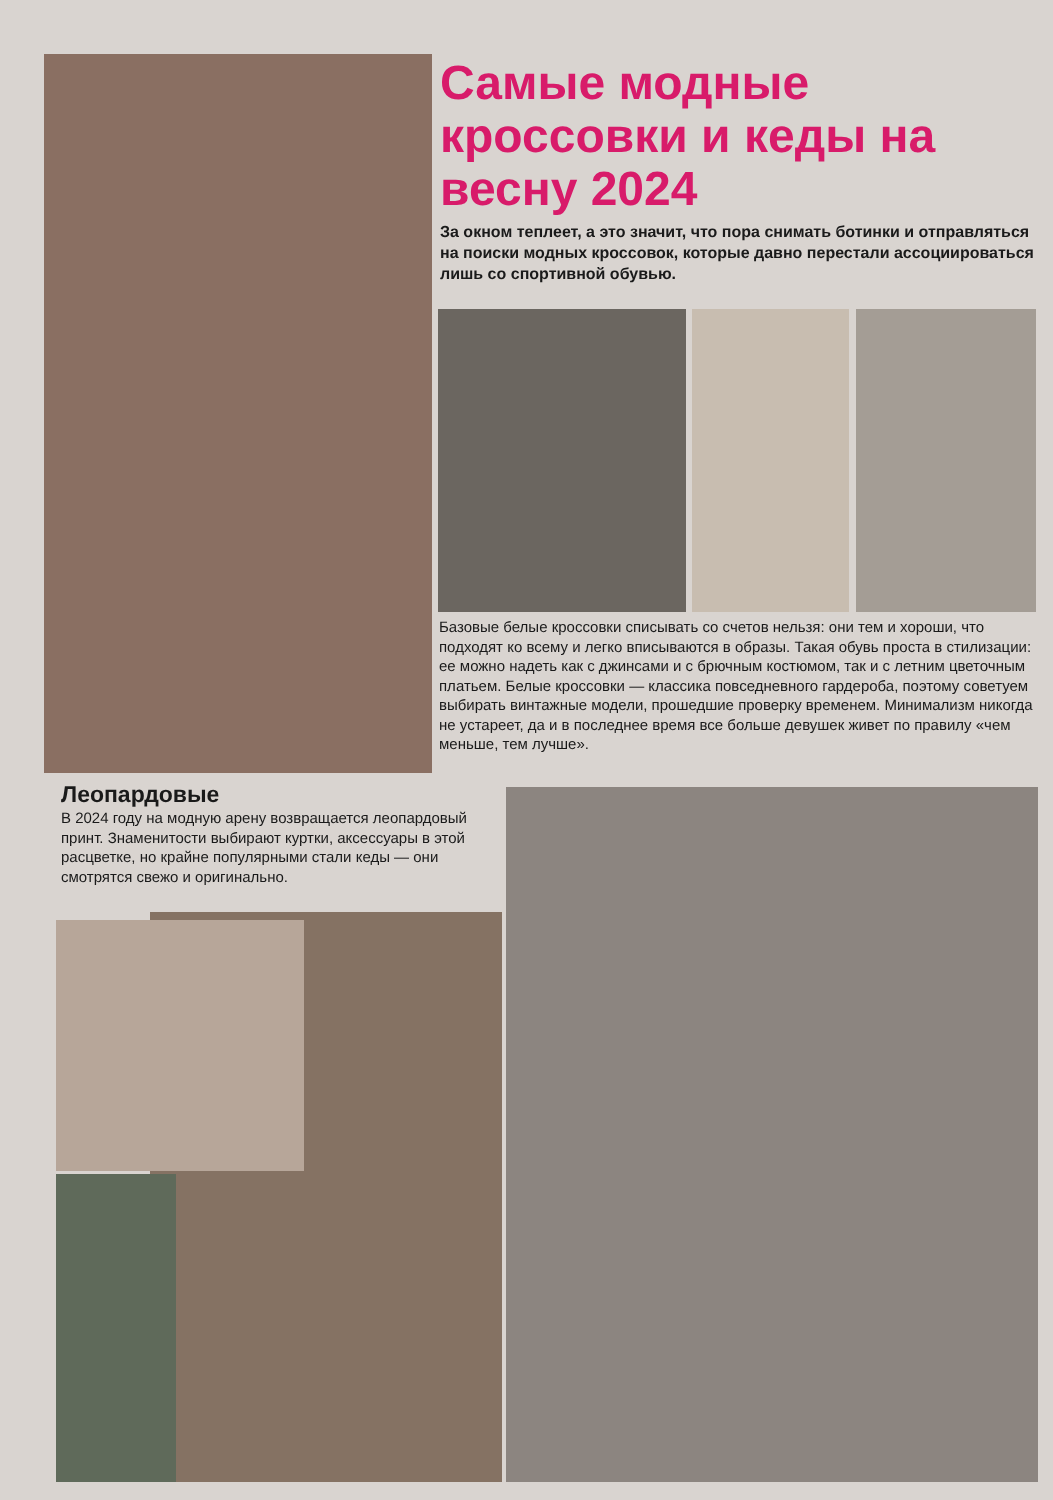Самые модные кроссовки и кеды на весну 2024
За окном теплеет, а это значит, что пора снимать ботинки и отправляться на поиски модных кроссовок, которые давно перестали ассоциироваться лишь со спортивной обувью.
Базовые белые кроссовки списывать со счетов нельзя: они тем и хороши, что подходят ко всему и легко вписываются в образы. Такая обувь проста в стилизации: ее можно надеть как с джинсами и с брючным костюмом, так и с летним цветочным платьем. Белые кроссовки — классика повседневного гардероба, поэтому советуем выбирать винтажные модели, прошедшие проверку временем. Минимализм никогда не устареет, да и в последнее время все больше девушек живет по правилу «чем меньше, тем лучше».
Леопардовые
В 2024 году на модную арену возвращается леопардовый принт. Знаменитости выбирают куртки, аксессуары в этой расцветке, но крайне популярными стали кеды — они смотрятся свежо и оригинально.